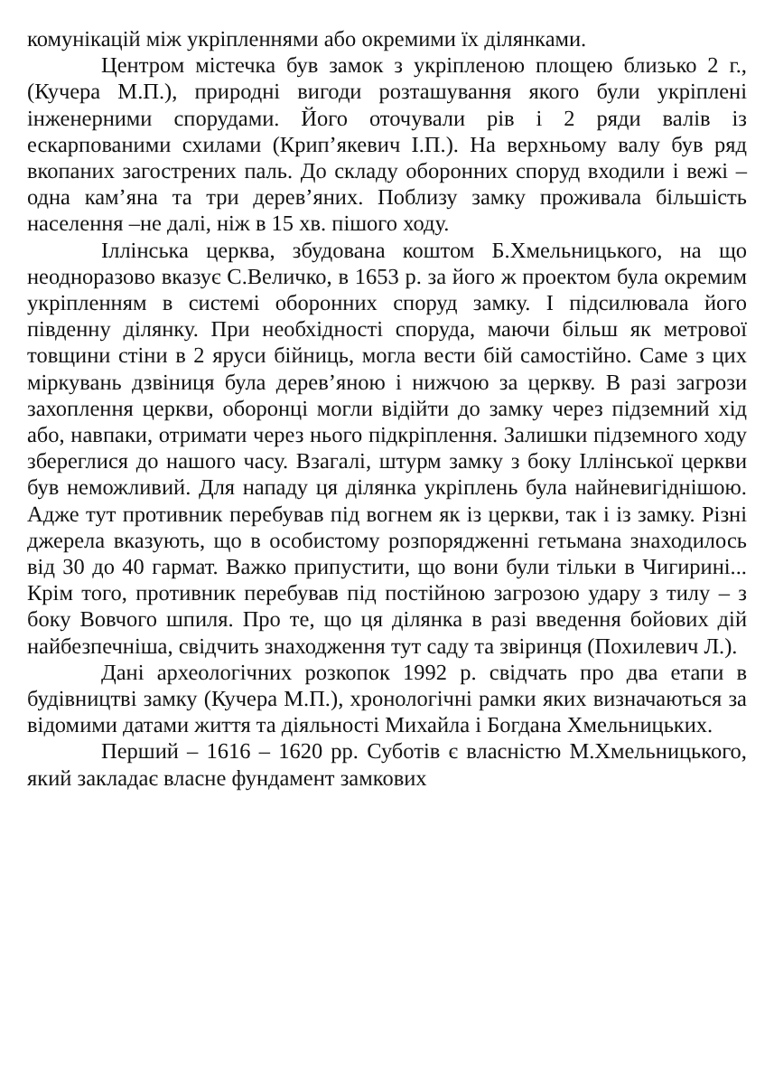комунікацій між укріпленнями або окремими їх ділянками.
Центром містечка був замок з укріпленою площею близько 2 г., (Кучера М.П.), природні вигоди розташування якого були укріплені інженерними спорудами. Його оточували рів і 2 ряди валів із ескарпованими схилами (Крип’якевич І.П.). На верхньому валу був ряд вкопаних загострених паль. До складу оборонних споруд входили і вежі – одна кам’яна та три дерев’яних. Поблизу замку проживала більшість населення –не далі, ніж в 15 хв. пішого ходу.
Іллінська церква, збудована коштом Б.Хмельницького, на що неодноразово вказує С.Величко, в 1653 р. за його ж проектом була окремим укріпленням в системі оборонних споруд замку. І підсилювала його південну ділянку. При необхідності споруда, маючи більш як метрової товщини стіни в 2 яруси бійниць, могла вести бій самостійно. Саме з цих міркувань дзвіниця була дерев’яною і нижчою за церкву. В разі загрози захоплення церкви, оборонці могли відійти до замку через підземний хід або, навпаки, отримати через нього підкріплення. Залишки підземного ходу збереглися до нашого часу. Взагалі, штурм замку з боку Іллінської церкви був неможливий. Для нападу ця ділянка укріплень була найневигіднішою. Адже тут противник перебував під вогнем як із церкви, так і із замку. Різні джерела вказують, що в особистому розпорядженні гетьмана знаходилось від 30 до 40 гармат. Важко припустити, що вони були тільки в Чигирині... Крім того, противник перебував під постійною загрозою удару з тилу – з боку Вовчого шпиля. Про те, що ця ділянка в разі введення бойових дій найбезпечніша, свідчить знаходження тут саду та звіринця (Похилевич Л.).
Дані археологічних розкопок 1992 р. свідчать про два етапи в будівництві замку (Кучера М.П.), хронологічні рамки яких визначаються за відомими датами життя та діяльності Михайла і Богдана Хмельницьких.
Перший – 1616 – 1620 рр. Суботів є власністю М.Хмельницького, який закладає власне фундамент замкових